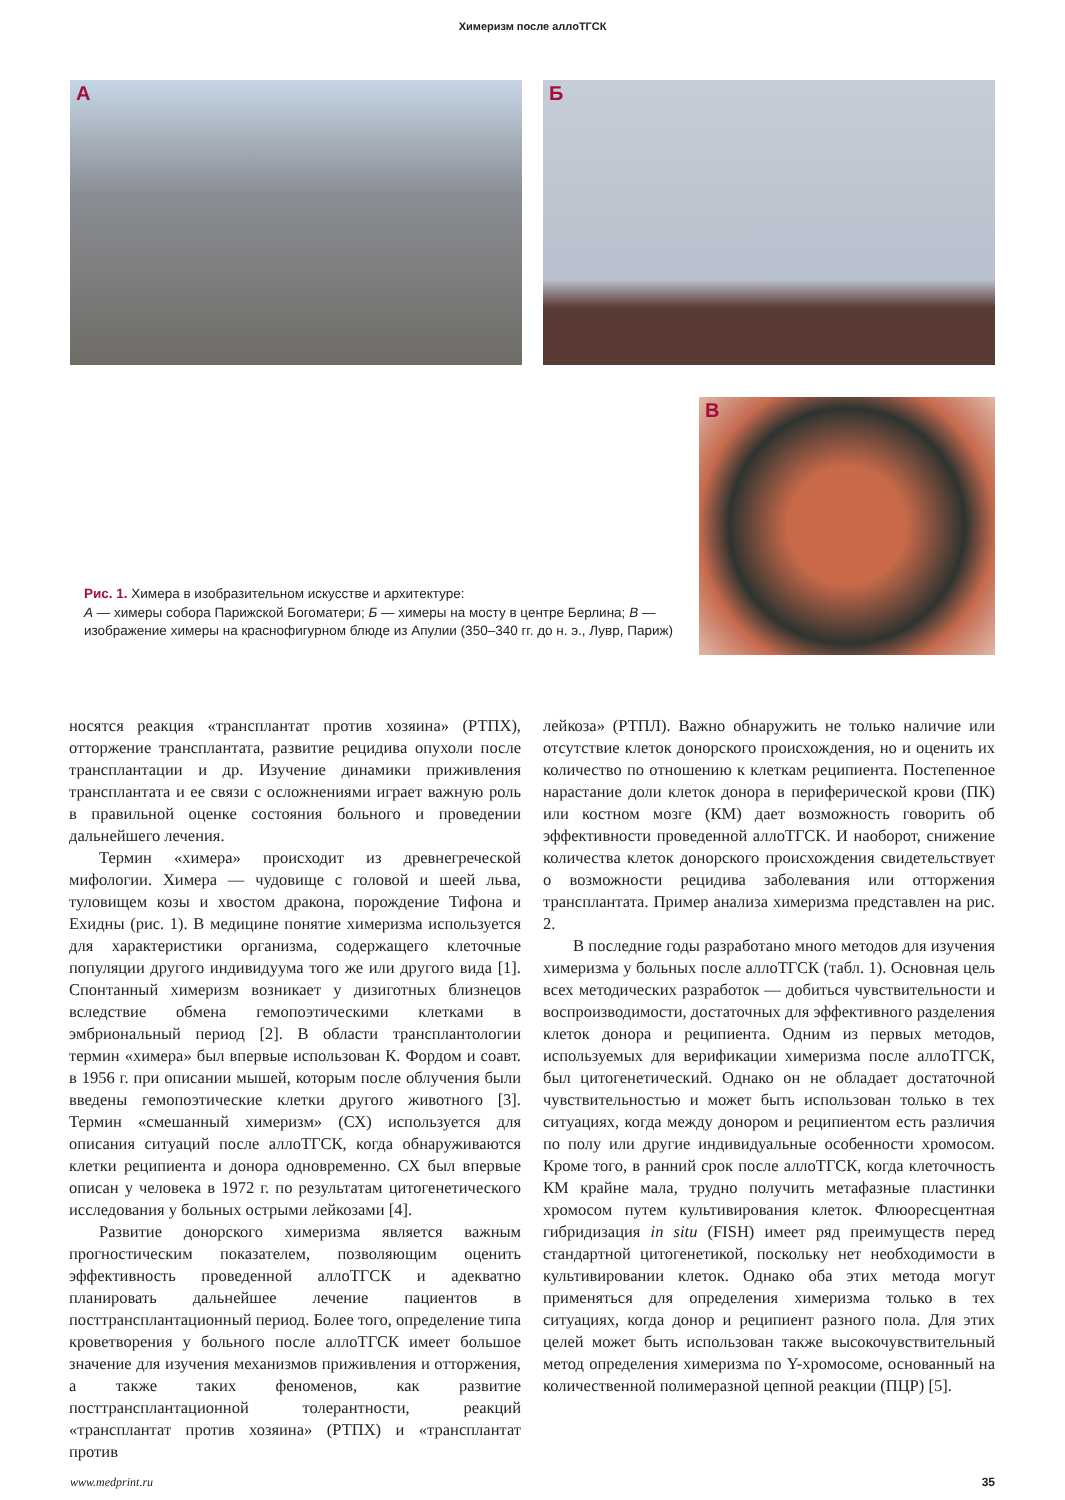Химеризм после аллоТГСК
А
Б
Рис. 1. Химера в изобразительном искусстве и архитектуре:
А — химеры собора Парижской Богоматери; Б — химеры на мосту в центре Берлина; В — изображение химеры на краснофигурном блюде из Апулии (350–340 гг. до н. э., Лувр, Париж)
В
носятся реакция «трансплантат против хозяина» (РТПХ), отторжение трансплантата, развитие рецидива опухоли после трансплантации и др. Изучение динамики приживления трансплантата и ее связи с осложнениями играет важную роль в правильной оценке состояния больного и проведении дальнейшего лечения.
Термин «химера» происходит из древнегреческой мифологии. Химера — чудовище с головой и шеей льва, туловищем козы и хвостом дракона, порождение Тифона и Ехидны (рис. 1). В медицине понятие химеризма используется для характеристики организма, содержащего клеточные популяции другого индивидуума того же или другого вида [1]. Спонтанный химеризм возникает у дизиготных близнецов вследствие обмена гемопоэтическими клетками в эмбриональный период [2]. В области трансплантологии термин «химера» был впервые использован К. Фордом и соавт. в 1956 г. при описании мышей, которым после облучения были введены гемопоэтические клетки другого животного [3]. Термин «смешанный химеризм» (СХ) используется для описания ситуаций после аллоТГСК, когда обнаруживаются клетки реципиента и донора одновременно. СХ был впервые описан у человека в 1972 г. по результатам цитогенетического исследования у больных острыми лейкозами [4].
Развитие донорского химеризма является важным прогностическим показателем, позволяющим оценить эффективность проведенной аллоТГСК и адекватно планировать дальнейшее лечение пациентов в посттрансплантационный период. Более того, определение типа кроветворения у больного после аллоТГСК имеет большое значение для изучения механизмов приживления и отторжения, а также таких феноменов, как развитие посттрансплантационной толерантности, реакций «трансплантат против хозяина» (РТПХ) и «трансплантат против
лейкоза» (РТПЛ). Важно обнаружить не только наличие или отсутствие клеток донорского происхождения, но и оценить их количество по отношению к клеткам реципиента. Постепенное нарастание доли клеток донора в периферической крови (ПК) или костном мозге (КМ) дает возможность говорить об эффективности проведенной аллоТГСК. И наоборот, снижение количества клеток донорского происхождения свидетельствует о возможности рецидива заболевания или отторжения трансплантата. Пример анализа химеризма представлен на рис. 2.
В последние годы разработано много методов для изучения химеризма у больных после аллоТГСК (табл. 1). Основная цель всех методических разработок — добиться чувствительности и воспроизводимости, достаточных для эффективного разделения клеток донора и реципиента. Одним из первых методов, используемых для верификации химеризма после аллоТГСК, был цитогенетический. Однако он не обладает достаточной чувствительностью и может быть использован только в тех ситуациях, когда между донором и реципиентом есть различия по полу или другие индивидуальные особенности хромосом. Кроме того, в ранний срок после аллоТГСК, когда клеточность КМ крайне мала, трудно получить метафазные пластинки хромосом путем культивирования клеток. Флюоресцентная гибридизация in situ (FISH) имеет ряд преимуществ перед стандартной цитогенетикой, поскольку нет необходимости в культивировании клеток. Однако оба этих метода могут применяться для определения химеризма только в тех ситуациях, когда донор и реципиент разного пола. Для этих целей может быть использован также высокочувствительный метод определения химеризма по Y-хромосоме, основанный на количественной полимеразной цепной реакции (ПЦР) [5].
www.medprint.ru 35